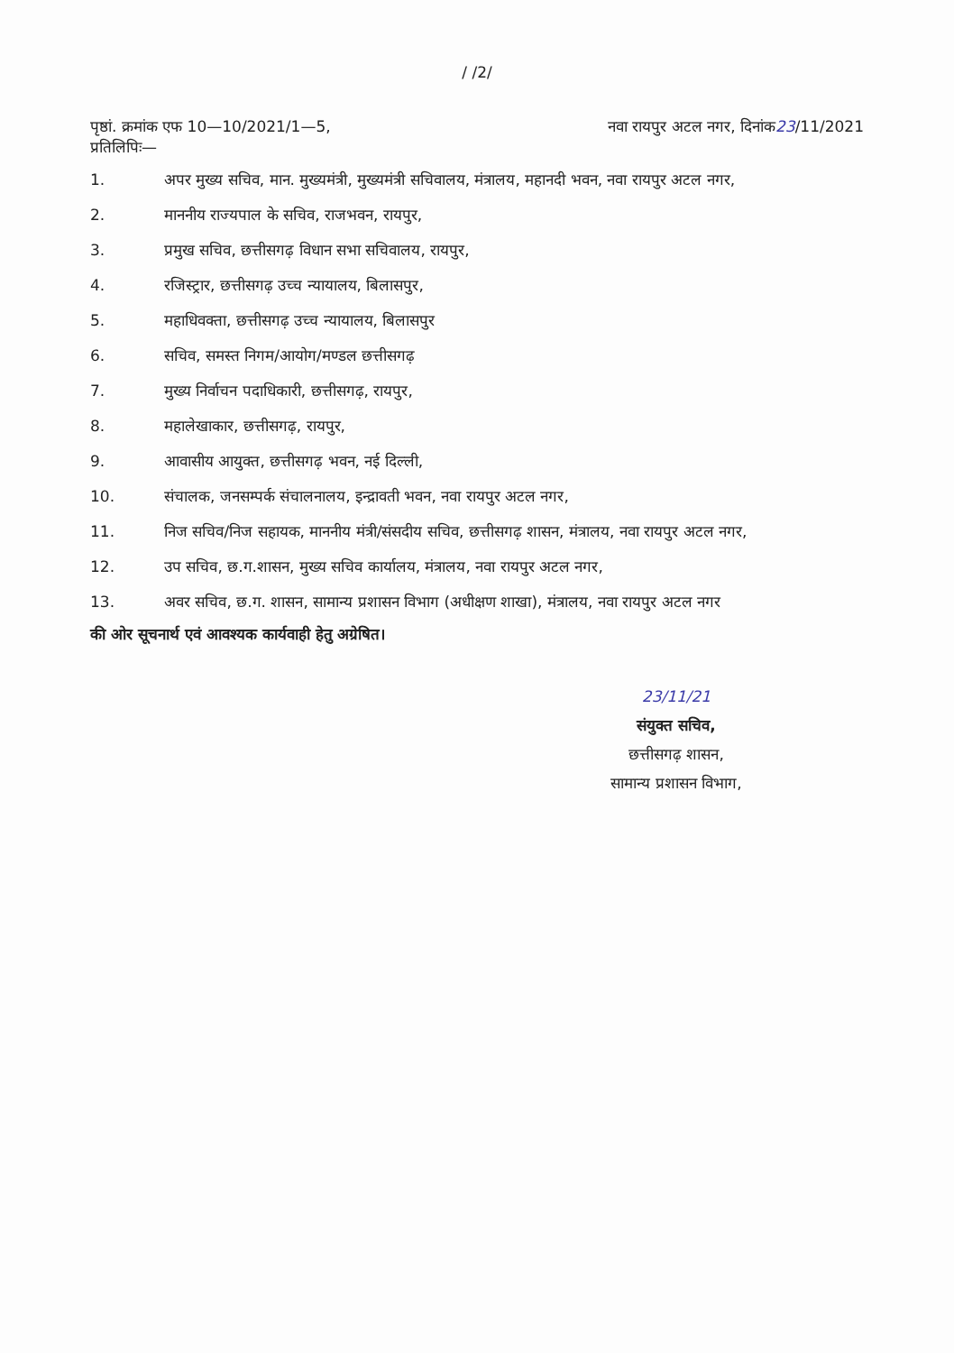/ /2/
पृष्ठां. क्रमांक एफ 10—10/2021/1—5, नवा रायपुर अटल नगर, दिनांक23/11/2021
प्रतिलिपिः—
1. अपर मुख्य सचिव, मान. मुख्यमंत्री, मुख्यमंत्री सचिवालय, मंत्रालय, महानदी भवन, नवा रायपुर अटल नगर,
2. माननीय राज्यपाल के सचिव, राजभवन, रायपुर,
3. प्रमुख सचिव, छत्तीसगढ़ विधान सभा सचिवालय, रायपुर,
4. रजिस्ट्रार, छत्तीसगढ़ उच्च न्यायालय, बिलासपुर,
5. महाधिवक्ता, छत्तीसगढ़ उच्च न्यायालय, बिलासपुर
6. सचिव, समस्त निगम/आयोग/मण्डल छत्तीसगढ़
7. मुख्य निर्वाचन पदाधिकारी, छत्तीसगढ़, रायपुर,
8. महालेखाकार, छत्तीसगढ़, रायपुर,
9. आवासीय आयुक्त, छत्तीसगढ़ भवन, नई दिल्ली,
10. संचालक, जनसम्पर्क संचालनालय, इन्द्रावती भवन, नवा रायपुर अटल नगर,
11. निज सचिव/निज सहायक, माननीय मंत्री/संसदीय सचिव, छत्तीसगढ़ शासन, मंत्रालय, नवा रायपुर अटल नगर,
12. उप सचिव, छ.ग.शासन, मुख्य सचिव कार्यालय, मंत्रालय, नवा रायपुर अटल नगर,
13. अवर सचिव, छ.ग. शासन, सामान्य प्रशासन विभाग (अधीक्षण शाखा), मंत्रालय, नवा रायपुर अटल नगर
की ओर सूचनार्थ एवं आवश्यक कार्यवाही हेतु अग्रेषित।
23/11/21
संयुक्त सचिव,
छत्तीसगढ़ शासन,
सामान्य प्रशासन विभाग,